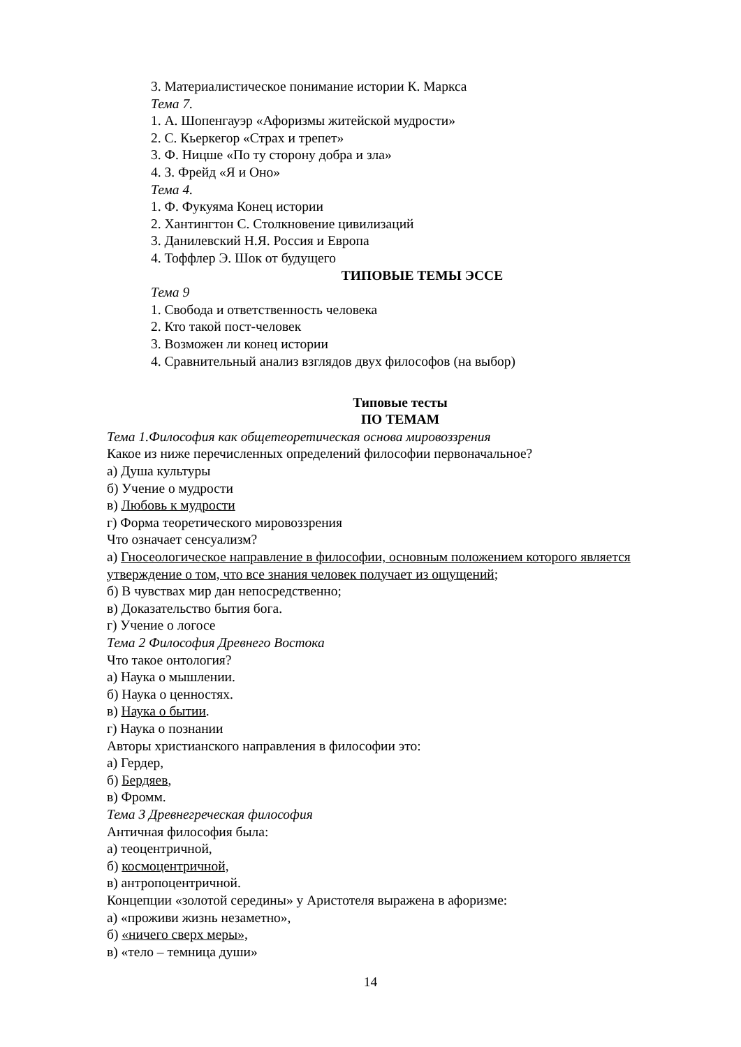3. Материалистическое понимание истории К. Маркса
Тема 7.
1. А. Шопенгауэр «Афоризмы житейской мудрости»
2. С. Кьеркегор «Страх и трепет»
3. Ф. Ницше «По ту сторону добра и зла»
4. З. Фрейд «Я и Оно»
Тема 4.
1. Ф. Фукуяма Конец истории
2. Хантингтон С. Столкновение цивилизаций
3. Данилевский Н.Я. Россия и Европа
4. Тоффлер Э. Шок от будущего
ТИПОВЫЕ ТЕМЫ ЭССЕ
Тема 9
1. Свобода и ответственность человека
2. Кто такой пост-человек
3. Возможен ли конец истории
4. Сравнительный анализ взглядов двух философов (на выбор)
Типовые тесты
ПО ТЕМАМ
Тема 1.Философия как общетеоретическая основа мировоззрения
Какое из ниже перечисленных определений философии первоначальное?
а) Душа культуры
б) Учение о мудрости
в) Любовь к мудрости
г) Форма теоретического мировоззрения
Что означает сенсуализм?
а) Гносеологическое направление в философии, основным положением которого является утверждение о том, что все знания человек получает из ощущений;
б) В чувствах мир дан непосредственно;
в) Доказательство бытия бога.
г) Учение о логосе
Тема 2 Философия Древнего Востока
Что такое онтология?
а) Наука о мышлении.
б) Наука о ценностях.
в) Наука о бытии.
г) Наука о познании
Авторы христианского направления в философии это:
а) Гердер,
б) Бердяев,
в) Фромм.
Тема 3 Древнегреческая философия
Античная философия была:
а) теоцентричной,
б) космоцентричной,
в) антропоцентричной.
Концепции «золотой середины» у Аристотеля выражена в афоризме:
а) «проживи жизнь незаметно»,
б) «ничего сверх меры»,
в) «тело – темница души»
14